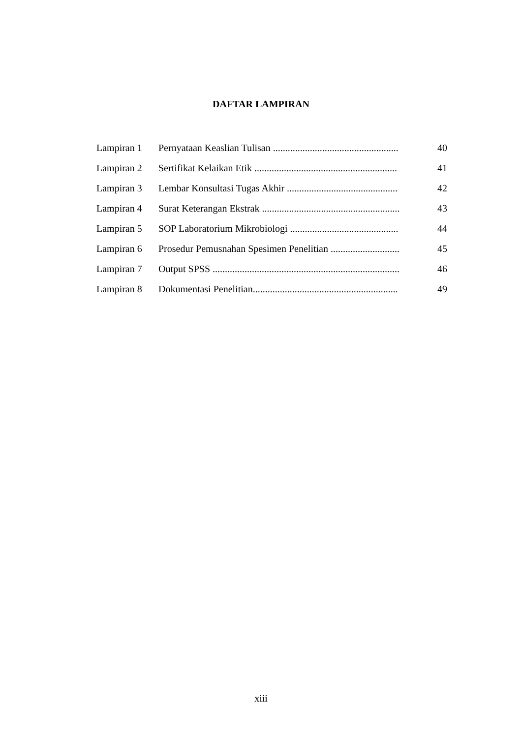DAFTAR LAMPIRAN
| Lampiran 1 | Pernyataan Keaslian Tulisan ................................................... | 40 |
| Lampiran 2 | Sertifikat Kelaikan Etik .......................................................... | 41 |
| Lampiran 3 | Lembar Konsultasi Tugas Akhir ............................................. | 42 |
| Lampiran 4 | Surat Keterangan Ekstrak ........................................................ | 43 |
| Lampiran 5 | SOP Laboratorium Mikrobiologi ............................................ | 44 |
| Lampiran 6 | Prosedur Pemusnahan Spesimen Penelitian ............................ | 45 |
| Lampiran 7 | Output SPSS ............................................................................ | 46 |
| Lampiran 8 | Dokumentasi Penelitian........................................................... | 49 |
xiii